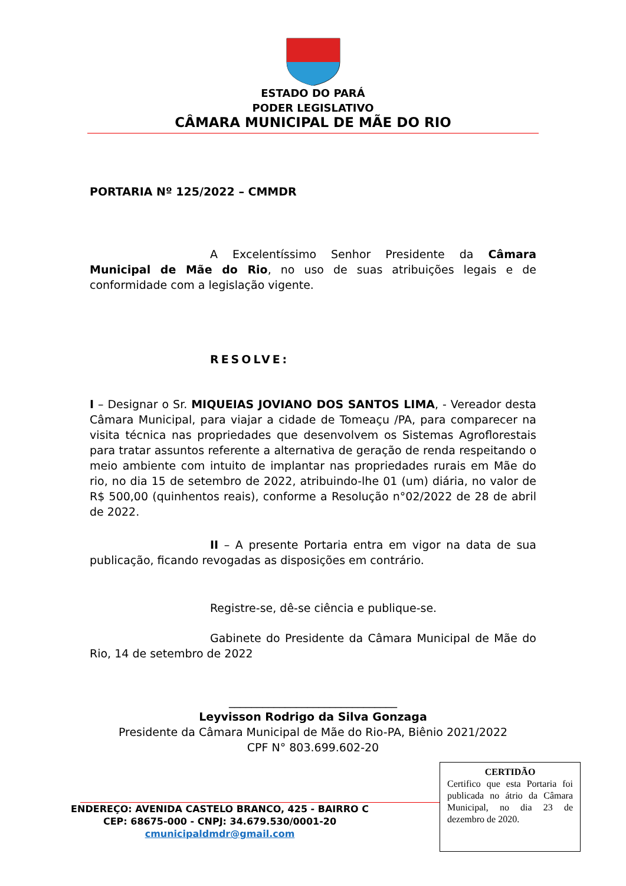ESTADO DO PARÁ
PODER LEGISLATIVO
CÂMARA MUNICIPAL DE MÃE DO RIO
PORTARIA Nº 125/2022 – CMMDR
A Excelentíssimo Senhor Presidente da Câmara Municipal de Mãe do Rio, no uso de suas atribuições legais e de conformidade com a legislação vigente.
RESOLVE:
I – Designar o Sr. MIQUEIAS JOVIANO DOS SANTOS LIMA, - Vereador desta Câmara Municipal, para viajar a cidade de Tomeaçu /PA, para comparecer na visita técnica nas propriedades que desenvolvem os Sistemas Agroflorestais para tratar assuntos referente a alternativa de geração de renda respeitando o meio ambiente com intuito de implantar nas propriedades rurais em Mãe do rio, no dia 15 de setembro de 2022, atribuindo-lhe 01 (um) diária, no valor de R$ 500,00 (quinhentos reais), conforme a Resolução n°02/2022 de 28 de abril de 2022.
II – A presente Portaria entra em vigor na data de sua publicação, ficando revogadas as disposições em contrário.
Registre-se, dê-se ciência e publique-se.
Gabinete do Presidente da Câmara Municipal de Mãe do Rio, 14 de setembro de 2022
______________________________
Leyvisson Rodrigo da Silva Gonzaga
Presidente da Câmara Municipal de Mãe do Rio-PA, Biênio 2021/2022
CPF N° 803.699.602-20
CERTIDÃO
Certifico que esta Portaria foi publicada no átrio da Câmara Municipal, no dia 23 de dezembro de 2020.
ENDEREÇO: AVENIDA CASTELO BRANCO, 425 - BAIRRO C
CEP: 68675-000 - CNPJ: 34.679.530/0001-20
cmunicipaldmdr@gmail.com